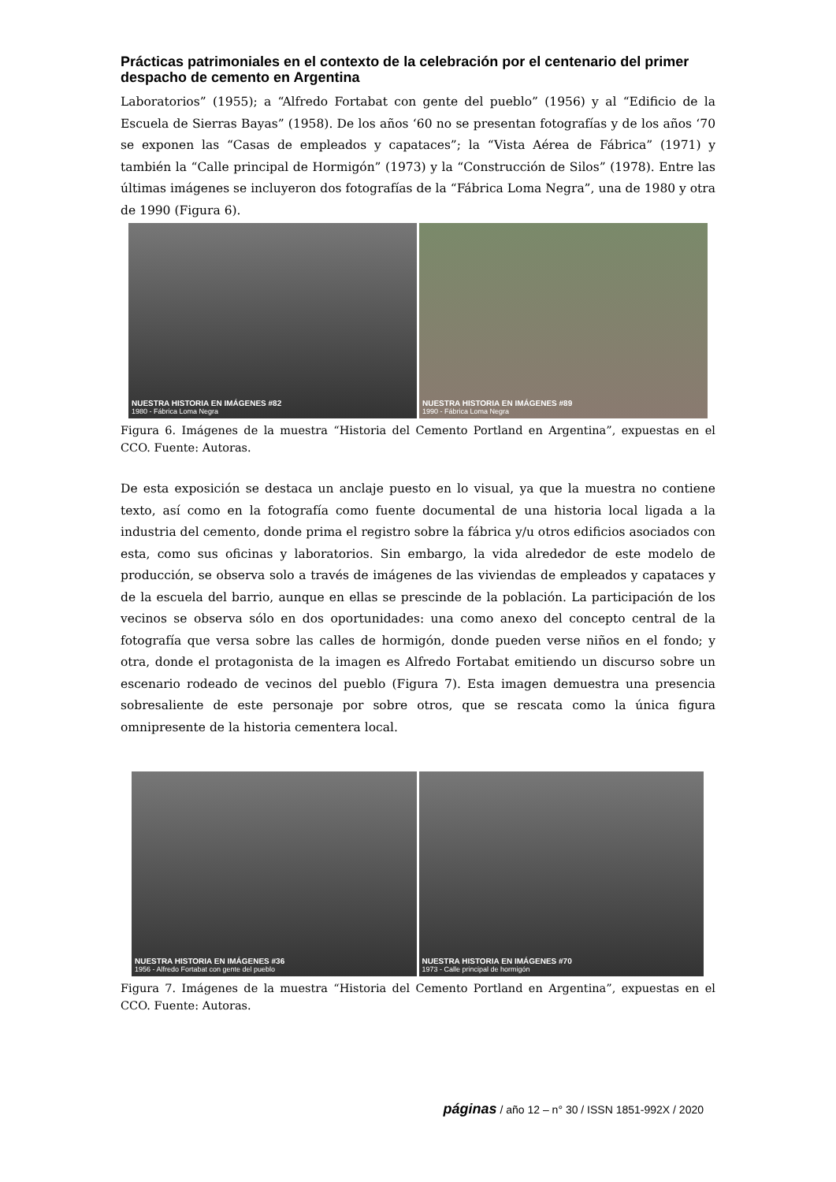Prácticas patrimoniales en el contexto de la celebración por el centenario del primer despacho de cemento en Argentina
Laboratorios” (1955); a “Alfredo Fortabat con gente del pueblo” (1956) y al “Edificio de la Escuela de Sierras Bayas” (1958). De los años ‘60 no se presentan fotografías y de los años ‘70 se exponen las “Casas de empleados y capataces”; la “Vista Aérea de Fábrica” (1971) y también la “Calle principal de Hormigón” (1973) y la “Construcción de Silos” (1978). Entre las últimas imágenes se incluyeron dos fotografías de la “Fábrica Loma Negra”, una de 1980 y otra de 1990 (Figura 6).
NUESTRA HISTORIA EN IMÁGENES #82
1980 - Fábrica Loma Negra
NUESTRA HISTORIA EN IMÁGENES #89
1990 - Fábrica Loma Negra
Figura 6. Imágenes de la muestra “Historia del Cemento Portland en Argentina”, expuestas en el CCO. Fuente: Autoras.
De esta exposición se destaca un anclaje puesto en lo visual, ya que la muestra no contiene texto, así como en la fotografía como fuente documental de una historia local ligada a la industria del cemento, donde prima el registro sobre la fábrica y/u otros edificios asociados con esta, como sus oficinas y laboratorios. Sin embargo, la vida alrededor de este modelo de producción, se observa solo a través de imágenes de las viviendas de empleados y capataces y de la escuela del barrio, aunque en ellas se prescinde de la población. La participación de los vecinos se observa sólo en dos oportunidades: una como anexo del concepto central de la fotografía que versa sobre las calles de hormigón, donde pueden verse niños en el fondo; y otra, donde el protagonista de la imagen es Alfredo Fortabat emitiendo un discurso sobre un escenario rodeado de vecinos del pueblo (Figura 7). Esta imagen demuestra una presencia sobresaliente de este personaje por sobre otros, que se rescata como la única figura omnipresente de la historia cementera local.
NUESTRA HISTORIA EN IMÁGENES #36
1956 - Alfredo Fortabat con gente del pueblo
NUESTRA HISTORIA EN IMÁGENES #70
1973 - Calle principal de hormigón
Figura 7. Imágenes de la muestra “Historia del Cemento Portland en Argentina”, expuestas en el CCO. Fuente: Autoras.
páginas / año 12 – n° 30 / ISSN 1851-992X / 2020